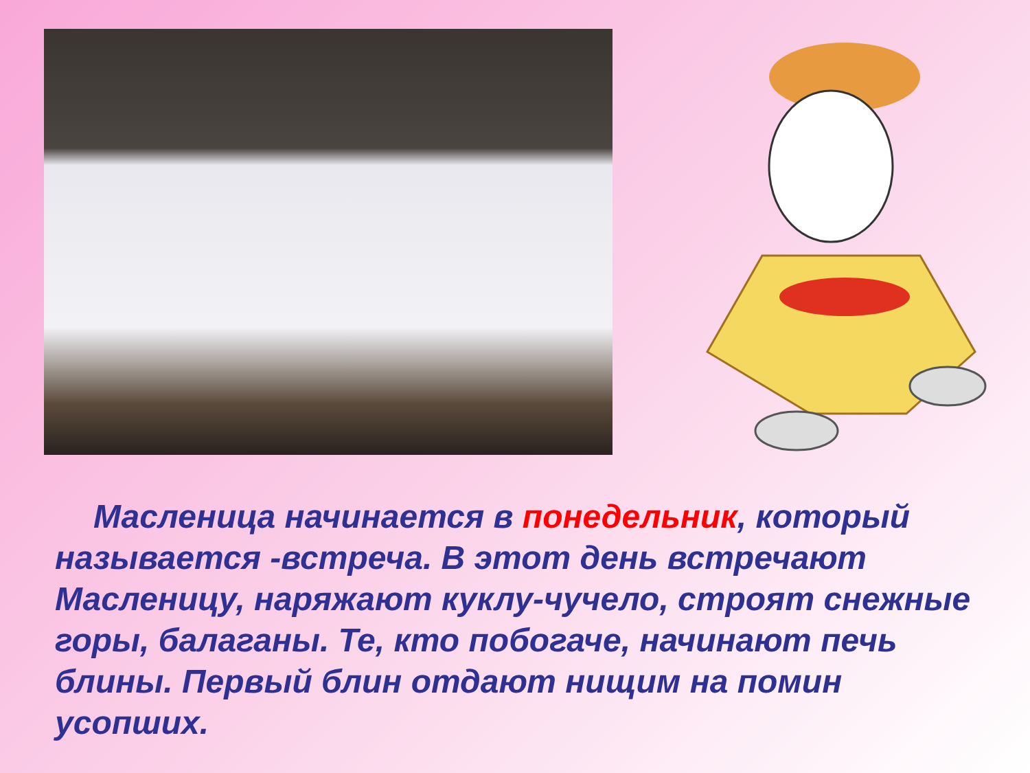Масленица начинается в понедельник, который называется -встреча. В этот день встречают Масленицу, наряжают куклу-чучело, строят снежные горы, балаганы. Те, кто побогаче, начинают печь блины. Первый блин отдают нищим на помин усопших.